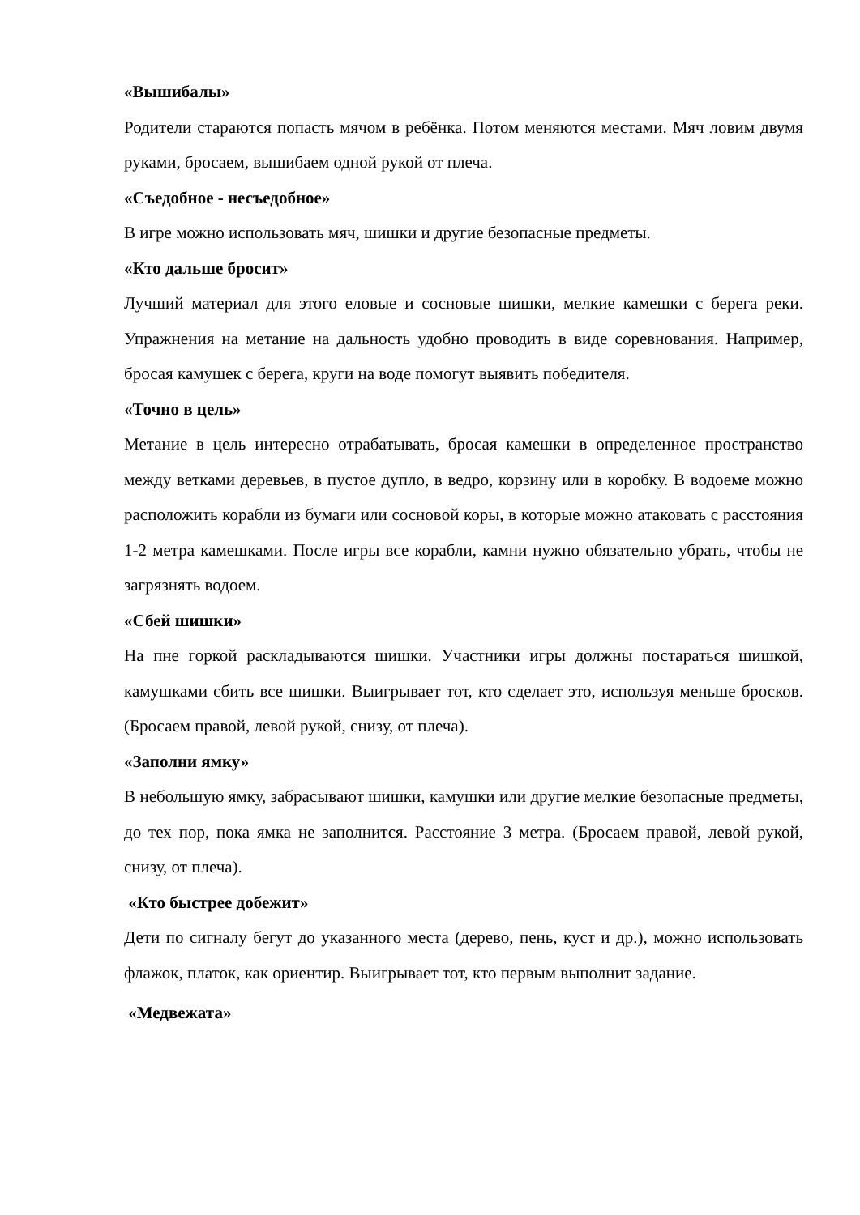«Вышибалы»
Родители стараются попасть мячом в ребёнка. Потом меняются местами. Мяч ловим двумя руками, бросаем, вышибаем одной рукой от плеча.
«Съедобное - несъедобное»
В игре можно использовать мяч, шишки и другие безопасные предметы.
«Кто дальше бросит»
Лучший материал для этого еловые и сосновые шишки, мелкие камешки с берега реки. Упражнения на метание на дальность удобно проводить в виде соревнования. Например, бросая камушек с берега, круги на воде помогут выявить победителя.
«Точно в цель»
Метание в цель интересно отрабатывать, бросая камешки в определенное пространство между ветками деревьев, в пустое дупло, в ведро, корзину или в коробку. В водоеме можно расположить корабли из бумаги или сосновой коры, в которые можно атаковать с расстояния 1-2 метра камешками. После игры все корабли, камни нужно обязательно убрать, чтобы не загрязнять водоем.
«Сбей шишки»
На пне горкой раскладываются шишки. Участники игры должны постараться шишкой, камушками сбить все шишки. Выигрывает тот, кто сделает это, используя меньше бросков. (Бросаем правой, левой рукой, снизу, от плеча).
«Заполни ямку»
В небольшую ямку, забрасывают шишки, камушки или другие мелкие безопасные предметы, до тех пор, пока ямка не заполнится. Расстояние 3 метра. (Бросаем правой, левой рукой, снизу, от плеча).
«Кто быстрее добежит»
Дети по сигналу бегут до указанного места (дерево, пень, куст и др.), можно использовать флажок, платок, как ориентир. Выигрывает тот, кто первым выполнит задание.
«Медвежата»